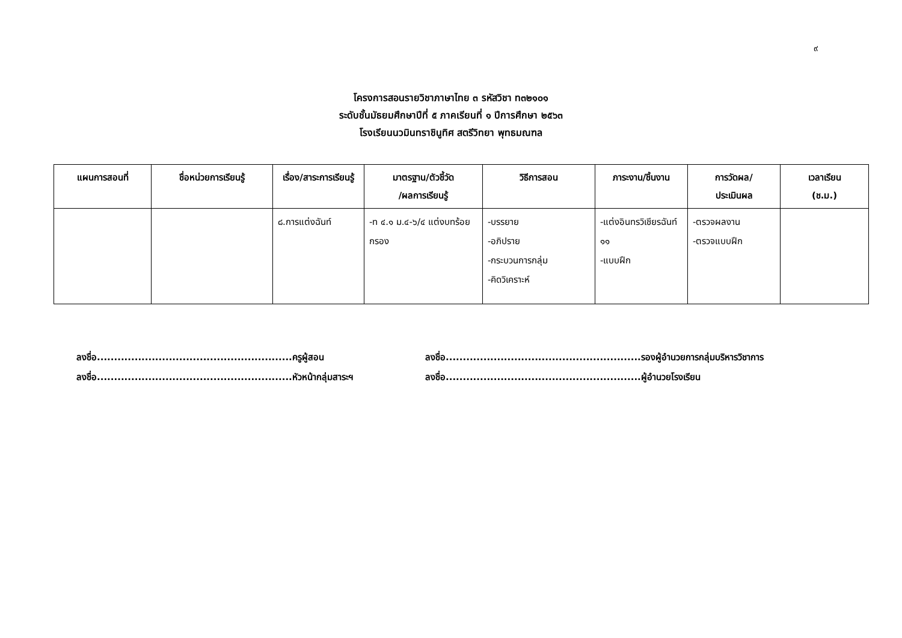๙
โครงการสอนรายวิชาภาษาไทย ๓ รหัสวิชา ท๓๒๑๐๑
ระดับชั้นมัธยมศึกษาปีที่ ๕ ภาคเรียนที่ ๑ ปีการศึกษา ๒๕๖๓
โรงเรียนนวมินทราชินูทิศ สตรีวิทยา พุทธมณฑล
| แผนการสอนที่ | ชื่อหน่วยการเรียนรู้ | เรื่อง/สาระการเรียนรู้ | มาตรฐาน/ตัวชี้วัด /ผลการเรียนรู้ | วิธีการสอน | ภาระงาน/ชิ้นงาน | การวัดผล/ ประเมินผล | เวลาเรียน (ช.ม.) |
| --- | --- | --- | --- | --- | --- | --- | --- |
| | | ๘.การแต่งฉันท์ | -ท ๔.๑ ม.๔-๖/๔ แต่งบทร้อยกรอง | -บรรยาย -อภิปราย -กระบวนการกลุ่ม -คิดวิเคราะห์ | -แต่งอินทรวิเชียรฉันท์ ๑๑ -แบบฝึก | -ตรวจผลงาน -ตรวจแบบฝึก | |
ลงชื่อ.........................................................ครูผู้สอน
ลงชื่อ.........................................................หัวหน้ากลุ่มสาระฯ
ลงชื่อ.........................................................รองผู้อำนวยการกลุ่มบริหารวิชาการ
ลงชื่อ.........................................................ผู้อำนวยโรงเรียน